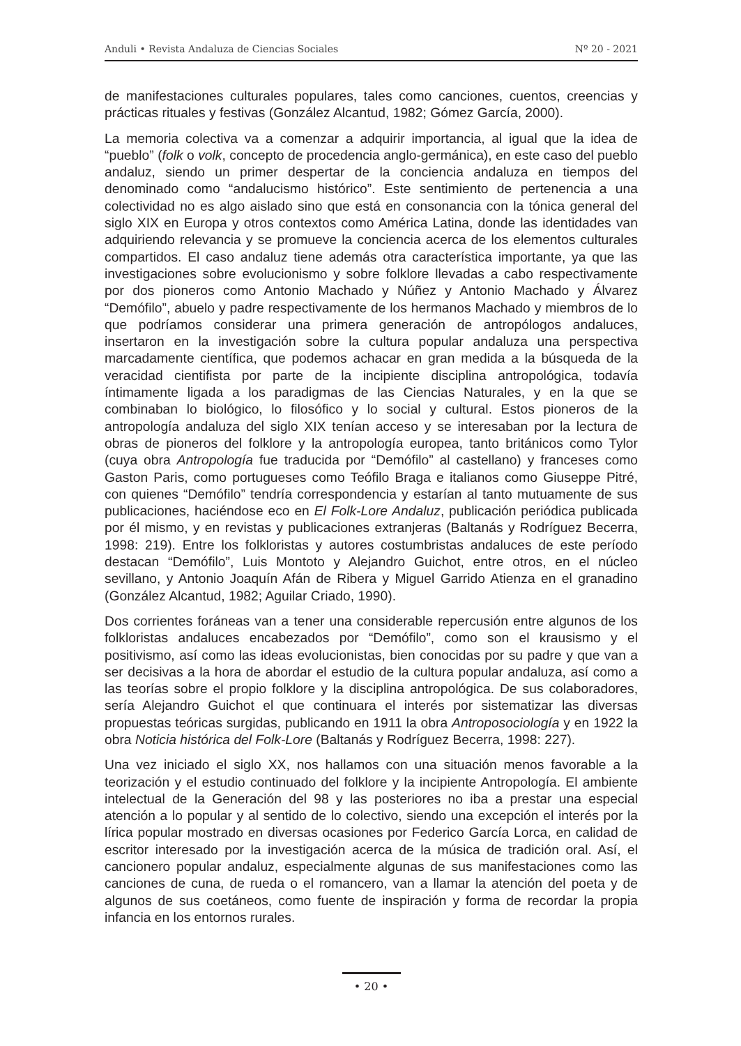Anduli • Revista Andaluza de Ciencias Sociales Nº 20 - 2021
de manifestaciones culturales populares, tales como canciones, cuentos, creencias y prácticas rituales y festivas (González Alcantud, 1982; Gómez García, 2000).
La memoria colectiva va a comenzar a adquirir importancia, al igual que la idea de “pueblo” (folk o volk, concepto de procedencia anglo-germánica), en este caso del pueblo andaluz, siendo un primer despertar de la conciencia andaluza en tiempos del denominado como “andalucismo histórico”. Este sentimiento de pertenencia a una colectividad no es algo aislado sino que está en consonancia con la tónica general del siglo XIX en Europa y otros contextos como América Latina, donde las identidades van adquiriendo relevancia y se promueve la conciencia acerca de los elementos culturales compartidos. El caso andaluz tiene además otra característica importante, ya que las investigaciones sobre evolucionismo y sobre folklore llevadas a cabo respectivamente por dos pioneros como Antonio Machado y Núñez y Antonio Machado y Álvarez “Demófilo”, abuelo y padre respectivamente de los hermanos Machado y miembros de lo que podríamos considerar una primera generación de antropólogos andaluces, insertaron en la investigación sobre la cultura popular andaluza una perspectiva marcadamente científica, que podemos achacar en gran medida a la búsqueda de la veracidad cientifista por parte de la incipiente disciplina antropológica, todavía íntimamente ligada a los paradigmas de las Ciencias Naturales, y en la que se combinaban lo biológico, lo filosófico y lo social y cultural. Estos pioneros de la antropología andaluza del siglo XIX tenían acceso y se interesaban por la lectura de obras de pioneros del folklore y la antropología europea, tanto británicos como Tylor (cuya obra Antropología fue traducida por “Demófilo” al castellano) y franceses como Gaston Paris, como portugueses como Teófilo Braga e italianos como Giuseppe Pitré, con quienes “Demófilo” tendría correspondencia y estarían al tanto mutuamente de sus publicaciones, haciéndose eco en El Folk-Lore Andaluz, publicación periódica publicada por él mismo, y en revistas y publicaciones extranjeras (Baltanás y Rodríguez Becerra, 1998: 219). Entre los folkloristas y autores costumbristas andaluces de este período destacan “Demófilo”, Luis Montoto y Alejandro Guichot, entre otros, en el núcleo sevillano, y Antonio Joaquín Afán de Ribera y Miguel Garrido Atienza en el granadino (González Alcantud, 1982; Aguilar Criado, 1990).
Dos corrientes foráneas van a tener una considerable repercusión entre algunos de los folkloristas andaluces encabezados por “Demófilo”, como son el krausismo y el positivismo, así como las ideas evolucionistas, bien conocidas por su padre y que van a ser decisivas a la hora de abordar el estudio de la cultura popular andaluza, así como a las teorías sobre el propio folklore y la disciplina antropológica. De sus colaboradores, sería Alejandro Guichot el que continuara el interés por sistematizar las diversas propuestas teóricas surgidas, publicando en 1911 la obra Antroposociología y en 1922 la obra Noticia histórica del Folk-Lore (Baltanás y Rodríguez Becerra, 1998: 227).
Una vez iniciado el siglo XX, nos hallamos con una situación menos favorable a la teorización y el estudio continuado del folklore y la incipiente Antropología. El ambiente intelectual de la Generación del 98 y las posteriores no iba a prestar una especial atención a lo popular y al sentido de lo colectivo, siendo una excepción el interés por la lírica popular mostrado en diversas ocasiones por Federico García Lorca, en calidad de escritor interesado por la investigación acerca de la música de tradición oral. Así, el cancionero popular andaluz, especialmente algunas de sus manifestaciones como las canciones de cuna, de rueda o el romancero, van a llamar la atención del poeta y de algunos de sus coetáneos, como fuente de inspiración y forma de recordar la propia infancia en los entornos rurales.
• 20 •